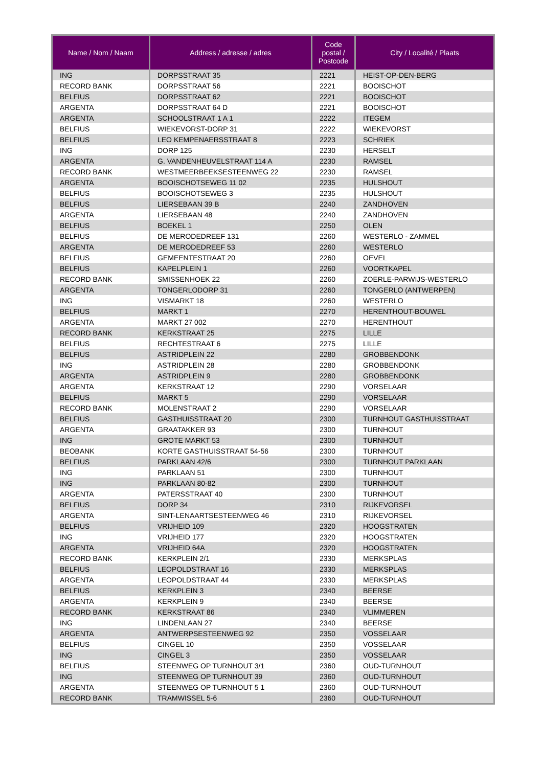| Name / Nom / Naam | Address / adresse / adres | Code postal / Postcode | City / Localité / Plaats |
| --- | --- | --- | --- |
| ING | DORPSSTRAAT 35 | 2221 | HEIST-OP-DEN-BERG |
| RECORD BANK | DORPSSTRAAT 56 | 2221 | BOOISCHOT |
| BELFIUS | DORPSSTRAAT 62 | 2221 | BOOISCHOT |
| ARGENTA | DORPSSTRAAT 64 D | 2221 | BOOISCHOT |
| ARGENTA | SCHOOLSTRAAT 1 A 1 | 2222 | ITEGEM |
| BELFIUS | WIEKEVORST-DORP 31 | 2222 | WIEKEVORST |
| BELFIUS | LEO KEMPENAERSSTRAAT 8 | 2223 | SCHRIEK |
| ING | DORP 125 | 2230 | HERSELT |
| ARGENTA | G. VANDENHEUVELSTRAAT 114 A | 2230 | RAMSEL |
| RECORD BANK | WESTMEERBEEKSESTEENWEG 22 | 2230 | RAMSEL |
| ARGENTA | BOOISCHOTSEWEG 11 02 | 2235 | HULSHOUT |
| BELFIUS | BOOISCHOTSEWEG 3 | 2235 | HULSHOUT |
| BELFIUS | LIERSEBAAN 39 B | 2240 | ZANDHOVEN |
| ARGENTA | LIERSEBAAN 48 | 2240 | ZANDHOVEN |
| BELFIUS | BOEKEL 1 | 2250 | OLEN |
| BELFIUS | DE MERODEDREEF 131 | 2260 | WESTERLO - ZAMMEL |
| ARGENTA | DE MERODEDREEF 53 | 2260 | WESTERLO |
| BELFIUS | GEMEENTESTRAAT 20 | 2260 | OEVEL |
| BELFIUS | KAPELPLEIN 1 | 2260 | VOORTKAPEL |
| RECORD BANK | SMISSENHOEK 22 | 2260 | ZOERLE-PARWIJS-WESTERLO |
| ARGENTA | TONGERLODORP 31 | 2260 | TONGERLO (ANTWERPEN) |
| ING | VISMARKT 18 | 2260 | WESTERLO |
| BELFIUS | MARKT 1 | 2270 | HERENTHOUT-BOUWEL |
| ARGENTA | MARKT 27 002 | 2270 | HERENTHOUT |
| RECORD BANK | KERKSTRAAT 25 | 2275 | LILLE |
| BELFIUS | RECHTESTRAAT 6 | 2275 | LILLE |
| BELFIUS | ASTRIDPLEIN 22 | 2280 | GROBBENDONK |
| ING | ASTRIDPLEIN 28 | 2280 | GROBBENDONK |
| ARGENTA | ASTRIDPLEIN 9 | 2280 | GROBBENDONK |
| ARGENTA | KERKSTRAAT 12 | 2290 | VORSELAAR |
| BELFIUS | MARKT 5 | 2290 | VORSELAAR |
| RECORD BANK | MOLENSTRAAT 2 | 2290 | VORSELAAR |
| BELFIUS | GASTHUISSTRAAT 20 | 2300 | TURNHOUT GASTHUISSTRAAT |
| ARGENTA | GRAATAKKER 93 | 2300 | TURNHOUT |
| ING | GROTE MARKT 53 | 2300 | TURNHOUT |
| BEOBANK | KORTE GASTHUISSTRAAT 54-56 | 2300 | TURNHOUT |
| BELFIUS | PARKLAAN 42/6 | 2300 | TURNHOUT PARKLAAN |
| ING | PARKLAAN 51 | 2300 | TURNHOUT |
| ING | PARKLAAN 80-82 | 2300 | TURNHOUT |
| ARGENTA | PATERSSTRAAT 40 | 2300 | TURNHOUT |
| BELFIUS | DORP 34 | 2310 | RIJKEVORSEL |
| ARGENTA | SINT-LENAARTSESTEENWEG 46 | 2310 | RIJKEVORSEL |
| BELFIUS | VRIJHEID 109 | 2320 | HOOGSTRATEN |
| ING | VRIJHEID 177 | 2320 | HOOGSTRATEN |
| ARGENTA | VRIJHEID 64A | 2320 | HOOGSTRATEN |
| RECORD BANK | KERKPLEIN 2/1 | 2330 | MERKSPLAS |
| BELFIUS | LEOPOLDSTRAAT 16 | 2330 | MERKSPLAS |
| ARGENTA | LEOPOLDSTRAAT 44 | 2330 | MERKSPLAS |
| BELFIUS | KERKPLEIN 3 | 2340 | BEERSE |
| ARGENTA | KERKPLEIN 9 | 2340 | BEERSE |
| RECORD BANK | KERKSTRAAT 86 | 2340 | VLIMMEREN |
| ING | LINDENLAAN 27 | 2340 | BEERSE |
| ARGENTA | ANTWERPSESTEENWEG 92 | 2350 | VOSSELAAR |
| BELFIUS | CINGEL 10 | 2350 | VOSSELAAR |
| ING | CINGEL 3 | 2350 | VOSSELAAR |
| BELFIUS | STEENWEG OP TURNHOUT 3/1 | 2360 | OUD-TURNHOUT |
| ING | STEENWEG OP TURNHOUT 39 | 2360 | OUD-TURNHOUT |
| ARGENTA | STEENWEG OP TURNHOUT 5 1 | 2360 | OUD-TURNHOUT |
| RECORD BANK | TRAMWISSEL 5-6 | 2360 | OUD-TURNHOUT |